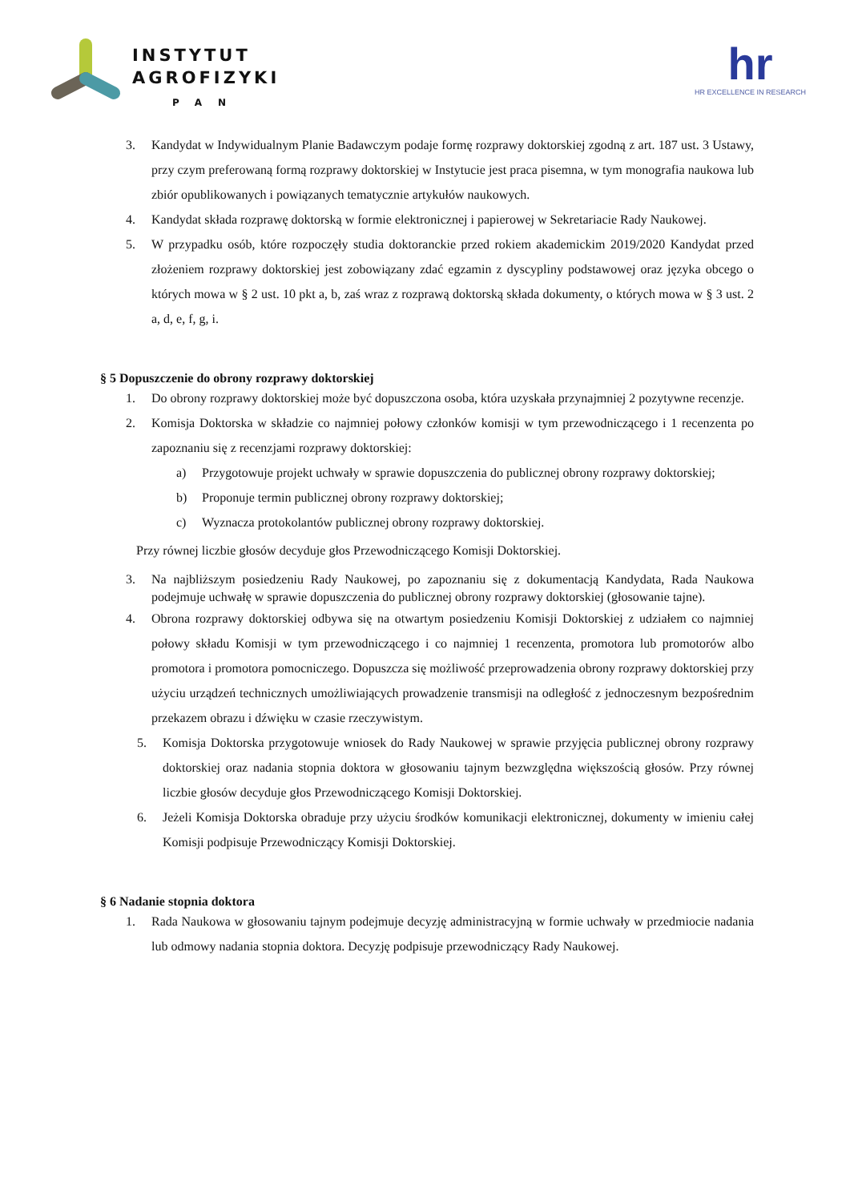INSTYTUT
AGROFIZYKI
PAN
hr
HR EXCELLENCE IN RESEARCH
3. Kandydat w Indywidualnym Planie Badawczym podaje formę rozprawy doktorskiej zgodną z art. 187 ust. 3 Ustawy, przy czym preferowaną formą rozprawy doktorskiej w Instytucie jest praca pisemna, w tym monografia naukowa lub zbiór opublikowanych i powiązanych tematycznie artykułów naukowych.
4. Kandydat składa rozprawę doktorską w formie elektronicznej i papierowej w Sekretariacie Rady Naukowej.
5. W przypadku osób, które rozpoczęły studia doktoranckie przed rokiem akademickim 2019/2020 Kandydat przed złożeniem rozprawy doktorskiej jest zobowiązany zdać egzamin z dyscypliny podstawowej oraz języka obcego o których mowa w § 2 ust. 10 pkt a, b, zaś wraz z rozprawą doktorską składa dokumenty, o których mowa w § 3 ust. 2 a, d, e, f, g, i.
§ 5 Dopuszczenie do obrony rozprawy doktorskiej
1. Do obrony rozprawy doktorskiej może być dopuszczona osoba, która uzyskała przynajmniej 2 pozytywne recenzje.
2. Komisja Doktorska w składzie co najmniej połowy członków komisji w tym przewodniczącego i 1 recenzenta po zapoznaniu się z recenzjami rozprawy doktorskiej:
a) Przygotowuje projekt uchwały w sprawie dopuszczenia do publicznej obrony rozprawy doktorskiej;
b) Proponuje termin publicznej obrony rozprawy doktorskiej;
c) Wyznacza protokolantów publicznej obrony rozprawy doktorskiej.
Przy równej liczbie głosów decyduje głos Przewodniczącego Komisji Doktorskiej.
3. Na najbliższym posiedzeniu Rady Naukowej, po zapoznaniu się z dokumentacją Kandydata, Rada Naukowa podejmuje uchwałę w sprawie dopuszczenia do publicznej obrony rozprawy doktorskiej (głosowanie tajne).
4. Obrona rozprawy doktorskiej odbywa się na otwartym posiedzeniu Komisji Doktorskiej z udziałem co najmniej połowy składu Komisji w tym przewodniczącego i co najmniej 1 recenzenta, promotora lub promotorów albo promotora i promotora pomocniczego. Dopuszcza się możliwość przeprowadzenia obrony rozprawy doktorskiej przy użyciu urządzeń technicznych umożliwiających prowadzenie transmisji na odległość z jednoczesnym bezpośrednim przekazem obrazu i dźwięku w czasie rzeczywistym.
5. Komisja Doktorska przygotowuje wniosek do Rady Naukowej w sprawie przyjęcia publicznej obrony rozprawy doktorskiej oraz nadania stopnia doktora w głosowaniu tajnym bezwzględna większością głosów. Przy równej liczbie głosów decyduje głos Przewodniczącego Komisji Doktorskiej.
6. Jeżeli Komisja Doktorska obraduje przy użyciu środków komunikacji elektronicznej, dokumenty w imieniu całej Komisji podpisuje Przewodniczący Komisji Doktorskiej.
§ 6 Nadanie stopnia doktora
1. Rada Naukowa w głosowaniu tajnym podejmuje decyzję administracyjną w formie uchwały w przedmiocie nadania lub odmowy nadania stopnia doktora. Decyzję podpisuje przewodniczący Rady Naukowej.